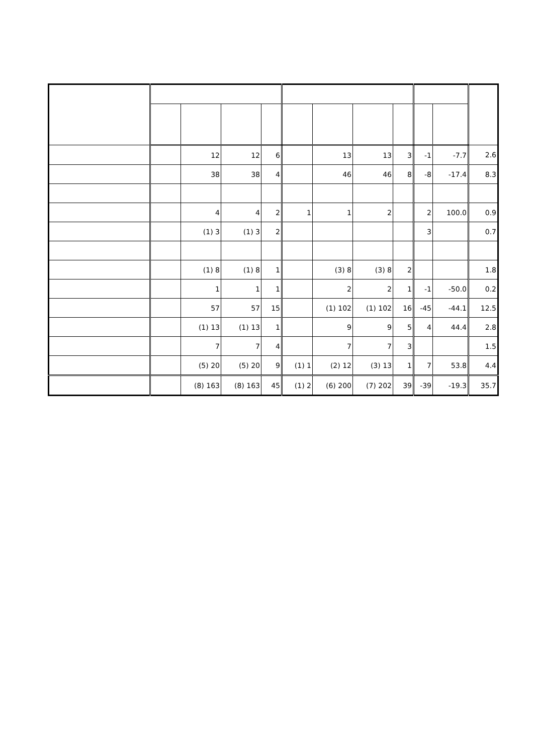| | | 12 | 12 | 6 | | 13 | 13 | 3 | -1 | -7.7 | 2.6 |
| | | 38 | 38 | 4 | | 46 | 46 | 8 | -8 | -17.4 | 8.3 |
| | | 4 | 4 | 2 | 1 | 1 | 2 | | 2 | 100.0 | 0.9 |
| | | (1) 3 | (1) 3 | 2 | | | | | 3 | | 0.7 |
| | | (1) 8 | (1) 8 | 1 | | (3) 8 | (3) 8 | 2 | | | 1.8 |
| | | 1 | 1 | 1 | | 2 | 2 | 1 | -1 | -50.0 | 0.2 |
| | | 57 | 57 | 15 | | (1) 102 | (1) 102 | 16 | -45 | -44.1 | 12.5 |
| | | (1) 13 | (1) 13 | 1 | | 9 | 9 | 5 | 4 | 44.4 | 2.8 |
| | | 7 | 7 | 4 | | 7 | 7 | 3 | | | 1.5 |
| | | (5) 20 | (5) 20 | 9 | (1) 1 | (2) 12 | (3) 13 | 1 | 7 | 53.8 | 4.4 |
| | | (8) 163 | (8) 163 | 45 | (1) 2 | (6) 200 | (7) 202 | 39 | -39 | -19.3 | 35.7 |